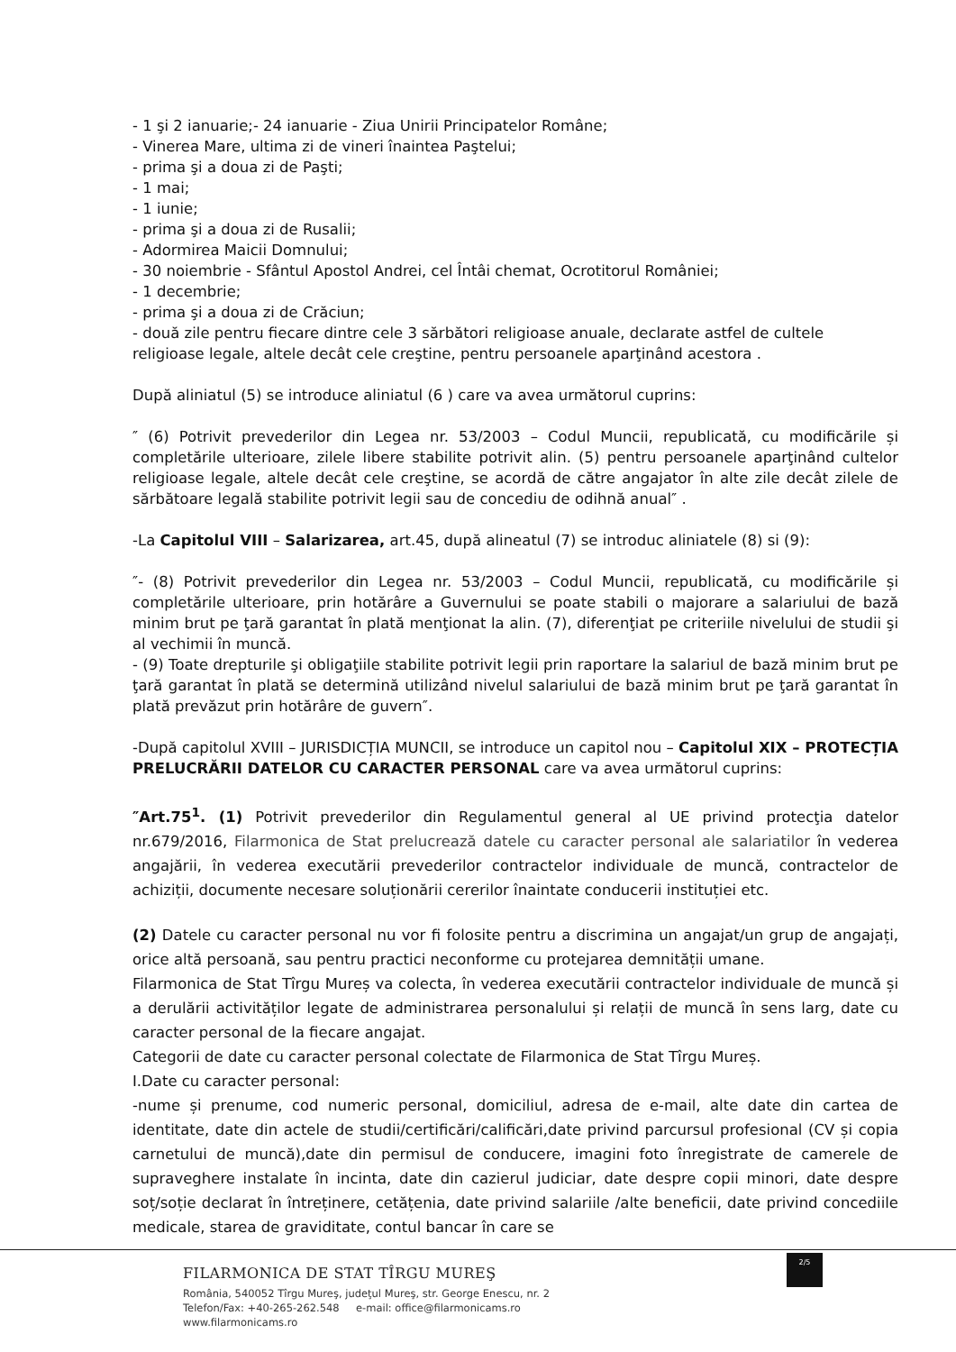- 1 şi 2 ianuarie;- 24 ianuarie - Ziua Unirii Principatelor Române;
- Vinerea Mare, ultima zi de vineri înaintea Paştelui;
- prima şi a doua zi de Paşti;
- 1 mai;
- 1 iunie;
- prima şi a doua zi de Rusalii;
- Adormirea Maicii Domnului;
- 30 noiembrie - Sfântul Apostol Andrei, cel Întâi chemat, Ocrotitorul României;
- 1 decembrie;
- prima şi a doua zi de Crăciun;
- două zile pentru fiecare dintre cele 3 sărbători religioase anuale, declarate astfel de cultele religioase legale, altele decât cele creştine, pentru persoanele aparţinând acestora .
După aliniatul (5) se introduce aliniatul (6 ) care va avea următorul cuprins:
″ (6) Potrivit prevederilor din Legea nr. 53/2003 – Codul Muncii, republicată, cu modificările și completările ulterioare, zilele libere stabilite potrivit alin. (5) pentru persoanele aparţinând cultelor religioase legale, altele decât cele creştine, se acordă de către angajator în alte zile decât zilele de sărbătoare legală stabilite potrivit legii sau de concediu de odihnă anual″ .
-La Capitolul VIII – Salarizarea, art.45, după alineatul (7) se introduc aliniatele (8) si (9):
″- (8) Potrivit prevederilor din Legea nr. 53/2003 – Codul Muncii, republicată, cu modificările și completările ulterioare, prin hotărâre a Guvernului se poate stabili o majorare a salariului de bază minim brut pe ţară garantat în plată menţionat la alin. (7), diferenţiat pe criteriile nivelului de studii şi al vechimii în muncă.
- (9) Toate drepturile şi obligaţiile stabilite potrivit legii prin raportare la salariul de bază minim brut pe ţară garantat în plată se determină utilizând nivelul salariului de bază minim brut pe ţară garantat în plată prevăzut prin hotărâre de guvern″.
-După capitolul XVIII – JURISDICȚIA MUNCII, se introduce un capitol nou – Capitolul XIX – PROTECȚIA PRELUCRĂRII DATELOR CU CARACTER PERSONAL care va avea următorul cuprins:
″Art.75<sup>1</sup>. (1) Potrivit prevederilor din Regulamentul general al UE privind protecţia datelor nr.679/2016, Filarmonica de Stat prelucrează datele cu caracter personal ale salariatilor în vederea angajării, în vederea executării prevederilor contractelor individuale de muncă, contractelor de achiziții, documente necesare soluționării cererilor înaintate conducerii instituției etc.
(2) Datele cu caracter personal nu vor fi folosite pentru a discrimina un angajat/un grup de angajați, orice altă persoană, sau pentru practici neconforme cu protejarea demnității umane.
Filarmonica de Stat Tîrgu Mureș va colecta, în vederea executării contractelor individuale de muncă și a derulării activităților legate de administrarea personalului și relații de muncă în sens larg, date cu caracter personal de la fiecare angajat.
Categorii de date cu caracter personal colectate de Filarmonica de Stat Tîrgu Mureș.
I.Date cu caracter personal:
-nume și prenume, cod numeric personal, domiciliul, adresa de e-mail, alte date din cartea de identitate, date din actele de studii/certificări/calificări,date privind parcursul profesional (CV și copia carnetului de muncă),date din permisul de conducere, imagini foto înregistrate de camerele de supraveghere instalate în incinta, date din cazierul judiciar, date despre copii minori, date despre soț/soție declarat în întreținere, cetățenia, date privind salariile /alte beneficii, date privind concediile medicale, starea de graviditate, contul bancar în care se
2/5
FILARMONICA DE STAT TÎRGU MUREŞ
România, 540052 Tîrgu Mureş, judeţul Mureş, str. George Enescu, nr. 2
Telefon/Fax: +40-265-262.548 e-mail: office@filarmonicams.ro
www.filarmonicams.ro